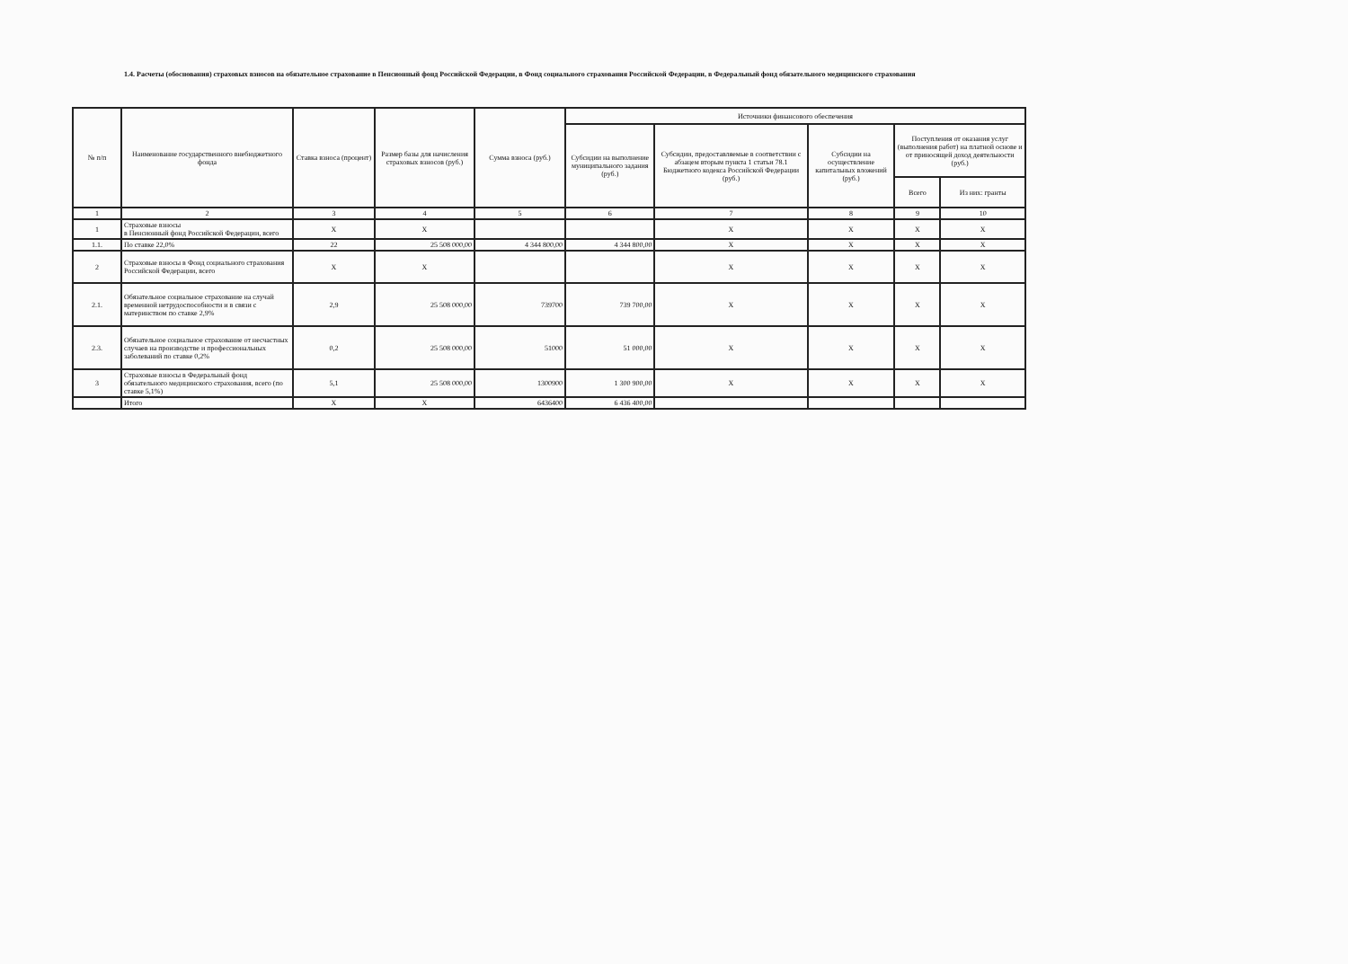1.4. Расчеты (обоснования) страховых взносов на обязательное страхование в Пенсионный фонд Российской Федерации, в Фонд социального страхования Российской Федерации, в Федеральный фонд обязательного медицинского страхования
| № п/п | Наименование государственного внебюджетного фонда | Ставка взноса (процент) | Размер базы для начисления страховых взносов (руб.) | Сумма взноса (руб.) | Источники финансового обеспечения | | | | |
| --- | --- | --- | --- | --- | --- | --- | --- | --- | --- |
| | | | | | Субсидии на выполнение муниципального задания (руб.) | Субсидии, предоставляемые в соответствии с абзацем вторым пункта 1 статьи 78.1 Бюджетного кодекса Российской Федерации (руб.) | Субсидии на осуществление капитальных вложений (руб.) | Поступления от оказания услуг (выполнения работ) на платной основе и от приносящей доход деятельности (руб.) | |
| | | | | | | | | Всего | Из них: гранты |
| 1 | 2 | 3 | 4 | 5 | 6 | 7 | 8 | 9 | 10 |
| 1 | Страховые взносы в Пенсионный фонд Российской Федерации, всего | X | X | | | X | X | X | X |
| 1.1. | По ставке 22,0% | 22 | 25 508 000,00 | 4 344 800,00 | 4 344 800,00 | X | X | X | X |
| 2 | Страховые взносы в Фонд социального страхования Российской Федерации, всего | X | X | | | X | X | X | X |
| 2.1. | Обязательное социальное страхование на случай временной нетрудоспособности и в связи с материнством по ставке 2,9% | 2,9 | 25 508 000,00 | 739700 | 739 700,00 | X | X | X | X |
| 2.3. | Обязательное социальное страхование от несчастных случаев на производстве и профессиональных заболеваний по ставке 0,2% | 0,2 | 25 508 000,00 | 51000 | 51 000,00 | X | X | X | X |
| 3 | Страховые взносы в Федеральный фонд обязательного медицинского страхования, всего (по ставке 5,1%) | 5,1 | 25 508 000,00 | 1300900 | 1 300 900,00 | X | X | X | X |
| | Итого | X | X | 6436400 | 6 436 400,00 | | | | |